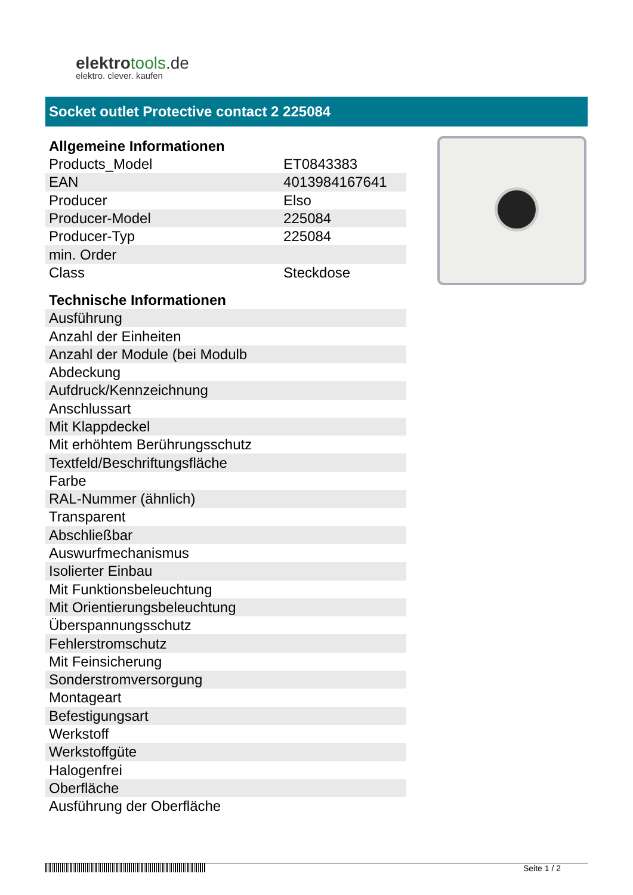elektrotools.de
elektro. clever. kaufen
Socket outlet Protective contact 2 225084
| Allgemeine Informationen | |
| --- | --- |
| Products_Model | ET0843383 |
| EAN | 4013984167641 |
| Producer | Elso |
| Producer-Model | 225084 |
| Producer-Typ | 225084 |
| min. Order | |
| Class | Steckdose |
| Technische Informationen | |
| Ausführung | |
| Anzahl der Einheiten | |
| Anzahl der Module (bei Modulb | |
| Abdeckung | |
| Aufdruck/Kennzeichnung | |
| Anschlussart | |
| Mit Klappdeckel | |
| Mit erhöhtem Berührungsschutz | |
| Textfeld/Beschriftungsfläche | |
| Farbe | |
| RAL-Nummer (ähnlich) | |
| Transparent | |
| Abschließbar | |
| Auswurfmechanismus | |
| Isolierter Einbau | |
| Mit Funktionsbeleuchtung | |
| Mit Orientierungsbeleuchtung | |
| Überspannungsschutz | |
| Fehlerstromschutz | |
| Mit Feinsicherung | |
| Sonderstromversorgung | |
| Montageart | |
| Befestigungsart | |
| Werkstoff | |
| Werkstoffgüte | |
| Halogenfrei | |
| Oberfläche | |
| Ausführung der Oberfläche | |
Seite 1 / 2